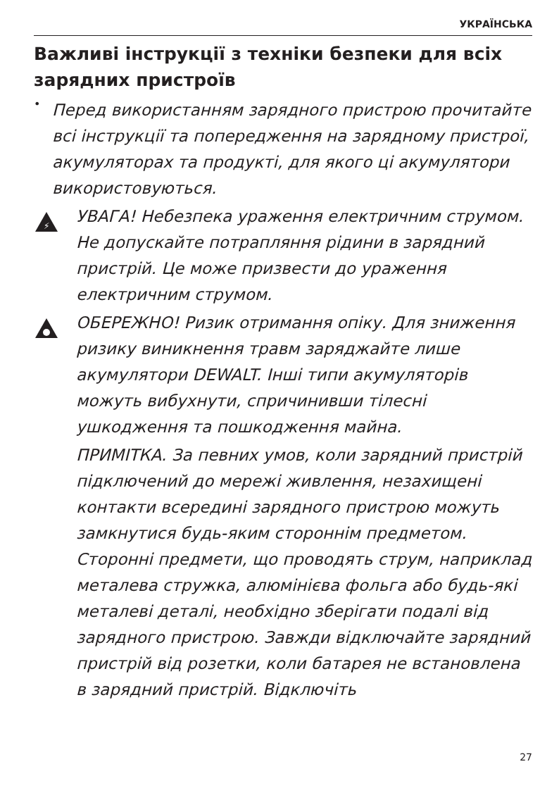УКРАЇНСЬКА
Важливі інструкції з техніки безпеки для всіх зарядних пристроїв
•
Перед використанням зарядного пристрою прочитайте всі інструкції та попередження на зарядному пристрої, акумуляторах та продукті, для якого ці акумулятори використовуються.
⚡
УВАГА! Небезпека ураження електричним струмом. Не допускайте потрапляння рідини в зарядний пристрій. Це може призвести до ураження електричним струмом.
ОБЕРЕЖНО! Ризик отримання опіку. Для зниження ризику виникнення травм заряджайте лише акумулятори DEWALT. Інші типи акумуляторів можуть вибухнути, спричинивши тілесні ушкодження та пошкодження майна.
ПРИМІТКА. За певних умов, коли зарядний пристрій підключений до мережі живлення, незахищені контакти всередині зарядного пристрою можуть замкнутися будь-яким стороннім предметом. Сторонні предмети, що проводять струм, наприклад металева стружка, алюмінієва фольга або будь-які металеві деталі, необхідно зберігати подалі від зарядного пристрою. Завжди відключайте зарядний пристрій від розетки, коли батарея не встановлена в зарядний пристрій. Відключіть
27